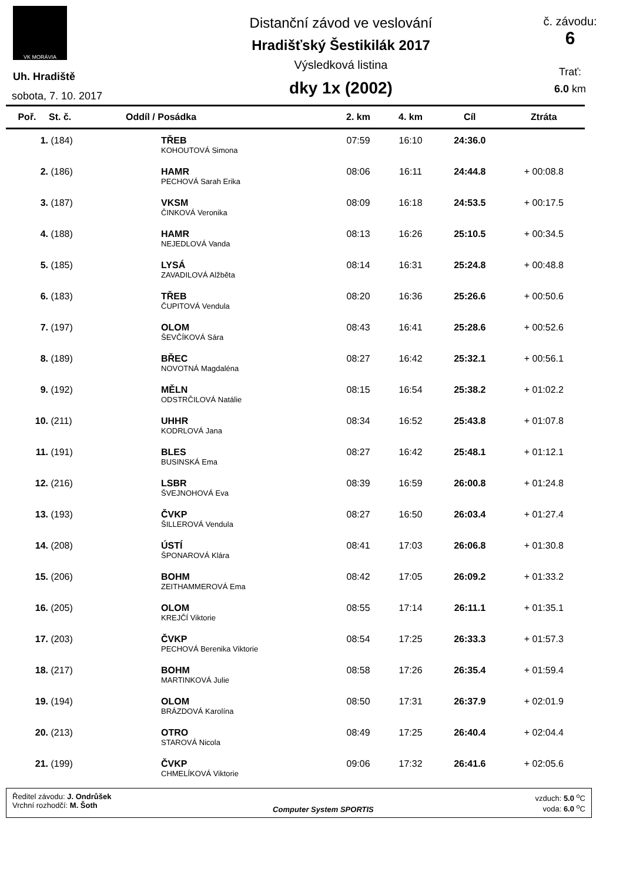VK MORÁVIA
Uh. Hradiště
sobota, 7. 10. 2017
Distanční závod ve veslování
Hradišťský Šestikilák 2017
Výsledková listina
dky 1x (2002)
č. závodu:
6
Trať:
6.0 km
| Poř. | St. č. | Oddíl / Posádka | 2. km | 4. km | Cíl | Ztráta |
| --- | --- | --- | --- | --- | --- | --- |
| 1. | (184) | TŘEB | 07:59 | 16:10 | 24:36.0 | |
| | | KOHOUTOVÁ Simona | | | | |
| 2. | (186) | HAMR | 08:06 | 16:11 | 24:44.8 | + 00:08.8 |
| | | PECHOVÁ Sarah Erika | | | | |
| 3. | (187) | VKSM | 08:09 | 16:18 | 24:53.5 | + 00:17.5 |
| | | ČINKOVÁ Veronika | | | | |
| 4. | (188) | HAMR | 08:13 | 16:26 | 25:10.5 | + 00:34.5 |
| | | NEJEDLOVÁ Vanda | | | | |
| 5. | (185) | LYSÁ | 08:14 | 16:31 | 25:24.8 | + 00:48.8 |
| | | ZAVADILOVÁ Alžběta | | | | |
| 6. | (183) | TŘEB | 08:20 | 16:36 | 25:26.6 | + 00:50.6 |
| | | ČUPITOVÁ Vendula | | | | |
| 7. | (197) | OLOM | 08:43 | 16:41 | 25:28.6 | + 00:52.6 |
| | | ŠEVČÍKOVÁ Sára | | | | |
| 8. | (189) | BŘEC | 08:27 | 16:42 | 25:32.1 | + 00:56.1 |
| | | NOVOTNÁ Magdaléna | | | | |
| 9. | (192) | MĚLN | 08:15 | 16:54 | 25:38.2 | + 01:02.2 |
| | | ODSTRČILOVÁ Natálie | | | | |
| 10. | (211) | UHHR | 08:34 | 16:52 | 25:43.8 | + 01:07.8 |
| | | KODRLOVÁ Jana | | | | |
| 11. | (191) | BLES | 08:27 | 16:42 | 25:48.1 | + 01:12.1 |
| | | BUSINSKÁ Ema | | | | |
| 12. | (216) | LSBR | 08:39 | 16:59 | 26:00.8 | + 01:24.8 |
| | | ŠVEJNOHOVÁ Eva | | | | |
| 13. | (193) | ČVKP | 08:27 | 16:50 | 26:03.4 | + 01:27.4 |
| | | ŠILLEROVÁ Vendula | | | | |
| 14. | (208) | ÚSTÍ | 08:41 | 17:03 | 26:06.8 | + 01:30.8 |
| | | ŠPONAROVÁ Klára | | | | |
| 15. | (206) | BOHM | 08:42 | 17:05 | 26:09.2 | + 01:33.2 |
| | | ZEITHAMMEROVÁ Ema | | | | |
| 16. | (205) | OLOM | 08:55 | 17:14 | 26:11.1 | + 01:35.1 |
| | | KREJČÍ Viktorie | | | | |
| 17. | (203) | ČVKP | 08:54 | 17:25 | 26:33.3 | + 01:57.3 |
| | | PECHOVÁ Berenika Viktorie | | | | |
| 18. | (217) | BOHM | 08:58 | 17:26 | 26:35.4 | + 01:59.4 |
| | | MARTINKOVÁ Julie | | | | |
| 19. | (194) | OLOM | 08:50 | 17:31 | 26:37.9 | + 02:01.9 |
| | | BRÁZDOVÁ Karolína | | | | |
| 20. | (213) | OTRO | 08:49 | 17:25 | 26:40.4 | + 02:04.4 |
| | | STAROVÁ Nicola | | | | |
| 21. | (199) | ČVKP | 09:06 | 17:32 | 26:41.6 | + 02:05.6 |
| | | CHMELÍKOVÁ Viktorie | | | | |
Ředitel závodu: J. Ondrůšek
Vrchní rozhodčí: M. Šoth
Computer System SPORTIS vzduch: 5.0 <sup>o</sup>C
voda: 6.0 <sup>o</sup>C